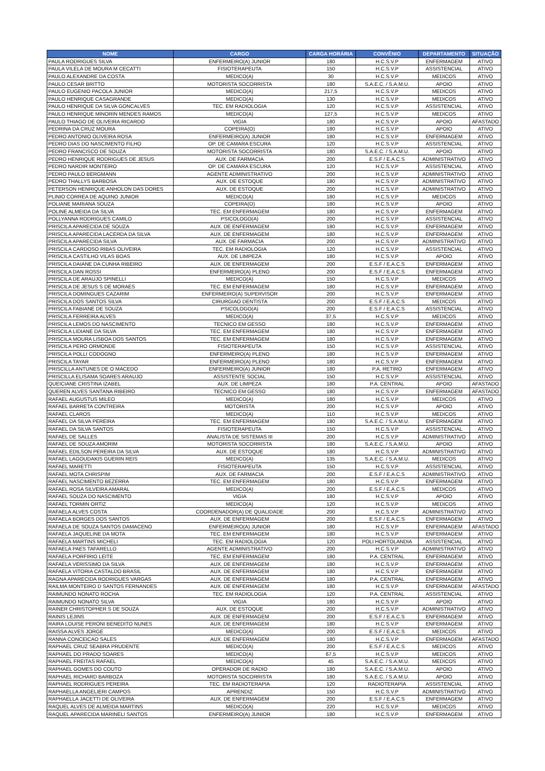| NOME | CARGO | CARGA HORÁRIA | CONVÊNIO | DEPARTAMENTO | SITUAÇÃO |
| --- | --- | --- | --- | --- | --- |
| PAULA RODRIGUES SILVA | ENFERMEIRO(A) JUNIOR | 180 | H.C.S.V.P | ENFERMAGEM | ATIVO |
| PAULA VILELA DE MOURA M CECATTI | FISIOTERAPEUTA | 150 | H.C.S.V.P | ASSISTENCIAL | ATIVO |
| PAULO ALEXANDRE DA COSTA | MEDICO(A) | 30 | H.C.S.V.P | MEDICOS | ATIVO |
| PAULO CESAR BRITTO | MOTORISTA SOCORRISTA | 180 | S.A.E.C. / S.A.M.U. | APOIO | ATIVO |
| PAULO EUGENIO PACOLA JUNIOR | MEDICO(A) | 217,5 | H.C.S.V.P | MEDICOS | ATIVO |
| PAULO HENRIQUE CASAGRANDE | MEDICO(A) | 130 | H.C.S.V.P | MEDICOS | ATIVO |
| PAULO HENRIQUE DA SILVA GONCALVES | TEC. EM RADIOLOGIA | 120 | H.C.S.V.P | ASSISTENCIAL | ATIVO |
| PAULO HENRIQUE MINORIN MENDES RAMOS | MEDICO(A) | 127,5 | H.C.S.V.P | MEDICOS | ATIVO |
| PAULO THIAGO DE OLIVEIRA RICARDO | VIGIA | 180 | H.C.S.V.P | APOIO | AFASTADO |
| PEDRINA DA CRUZ MOURA | COPEIRA(O) | 180 | H.C.S.V.P | APOIO | ATIVO |
| PEDRO ANTONIO OLIVEIRA ROSA | ENFERMEIRO(A) JUNIOR | 180 | H.C.S.V.P | ENFERMAGEM | ATIVO |
| PEDRO DIAS DO NASCIMENTO FILHO | OP. DE CAMARA ESCURA | 120 | H.C.S.V.P | ASSISTENCIAL | ATIVO |
| PEDRO FRANCISCO DE SOUZA | MOTORISTA SOCORRISTA | 180 | S.A.E.C. / S.A.M.U. | APOIO | ATIVO |
| PEDRO HENRIQUE RODRIGUES DE JESUS | AUX. DE FARMACIA | 200 | E.S.F / E.A.C.S | ADMINISTRATIVO | ATIVO |
| PEDRO NARDIR MONTEIRO | OP. DE CAMARA ESCURA | 120 | H.C.S.V.P | ASSISTENCIAL | ATIVO |
| PEDRO PAULO BERGMANN | AGENTE ADMINISTRATIVO | 200 | H.C.S.V.P | ADMINISTRATIVO | ATIVO |
| PEDRO THALLYS BARBOSA | AUX. DE ESTOQUE | 180 | H.C.S.V.P | ADMINISTRATIVO | ATIVO |
| PETERSON HENRIQUE ANHOLON DAS DORES | AUX. DE ESTOQUE | 200 | H.C.S.V.P | ADMINISTRATIVO | ATIVO |
| PLINIO CORREA DE AQUINO JUNIOR | MEDICO(A) | 180 | H.C.S.V.P | MEDICOS | ATIVO |
| POLIANE MARIANA SOUZA | COPEIRA(O) | 180 | H.C.S.V.P | APOIO | ATIVO |
| POLINE ALMEIDA DA SILVA | TEC. EM ENFERMAGEM | 180 | H.C.S.V.P | ENFERMAGEM | ATIVO |
| POLLYANNA RODRIGUES CAMILO | PSICOLOGO(A) | 200 | H.C.S.V.P | ASSISTENCIAL | ATIVO |
| PRISCILA APARECIDA DE SOUZA | AUX. DE ENFERMAGEM | 180 | H.C.S.V.P | ENFERMAGEM | ATIVO |
| PRISCILA APARECIDA LACERDA DA SILVA | AUX. DE ENFERMAGEM | 180 | H.C.S.V.P | ENFERMAGEM | ATIVO |
| PRISCILA APARECIDA SILVA | AUX. DE FARMACIA | 200 | H.C.S.V.P | ADMINISTRATIVO | ATIVO |
| PRISCILA CARDOSO RIBAS OLIVEIRA | TEC. EM RADIOLOGIA | 120 | H.C.S.V.P | ASSISTENCIAL | ATIVO |
| PRISCILA CASTILHO VILAS BOAS | AUX. DE LIMPEZA | 180 | H.C.S.V.P | APOIO | ATIVO |
| PRISCILA DAIANE DA CUNHA RIBEIRO | AUX. DE ENFERMAGEM | 200 | E.S.F / E.A.C.S | ENFERMAGEM | ATIVO |
| PRISCILA DAN ROSSI | ENFERMEIRO(A) PLENO | 200 | E.S.F / E.A.C.S | ENFERMAGEM | ATIVO |
| PRISCILA DE ARAUJO SPINELLI | MEDICO(A) | 150 | H.C.S.V.P | MEDICOS | ATIVO |
| PRISCILA DE JESUS S DE MORAES | TEC. EM ENFERMAGEM | 180 | H.C.S.V.P | ENFERMAGEM | ATIVO |
| PRISCILA DOMINGUES CAZARIM | ENFERMEIRO(A) SUPERVISOR | 200 | H.C.S.V.P | ENFERMAGEM | ATIVO |
| PRISCILA DOS SANTOS SILVA | CIRURGIAO DENTISTA | 200 | E.S.F / E.A.C.S | MEDICOS | ATIVO |
| PRISCILA FABIANE DE SOUZA | PSICOLOGO(A) | 200 | E.S.F / E.A.C.S | ASSISTENCIAL | ATIVO |
| PRISCILA FERREIRA ALVES | MEDICO(A) | 37,5 | H.C.S.V.P | MEDICOS | ATIVO |
| PRISCILA LEMOS DO NASCIMENTO | TECNICO EM GESSO | 180 | H.C.S.V.P | ENFERMAGEM | ATIVO |
| PRISCILA LIDIANE DA SILVA | TEC. EM ENFERMAGEM | 180 | H.C.S.V.P | ENFERMAGEM | ATIVO |
| PRISCILA MOURA LISBOA DOS SANTOS | TEC. EM ENFERMAGEM | 180 | H.C.S.V.P | ENFERMAGEM | ATIVO |
| PRISCILA PERO ORMONDE | FISIOTERAPEUTA | 150 | H.C.S.V.P | ASSISTENCIAL | ATIVO |
| PRISCILA POLLI CODOGNO | ENFERMEIRO(A) PLENO | 180 | H.C.S.V.P | ENFERMAGEM | ATIVO |
| PRISCILA TAYAR | ENFERMEIRO(A) PLENO | 180 | H.C.S.V.P | ENFERMAGEM | ATIVO |
| PRISCILLA ANTUNES DE O MACEDO | ENFERMEIRO(A) JUNIOR | 180 | P.A. RETIRO | ENFERMAGEM | ATIVO |
| PRISCILLA ELISAMA SOARES ARAUJO | ASSISTENTE SOCIAL | 150 | H.C.S.V.P | ASSISTENCIAL | ATIVO |
| QUEICIANE CRISTINA IZABEL | AUX. DE LIMPEZA | 180 | P.A. CENTRAL | APOIO | AFASTADO |
| QUEREN ALVES SANTANA RIBEIRO | TECNICO EM GESSO | 180 | H.C.S.V.P | ENFERMAGEM | AFASTADO |
| RAFAEL AUGUSTUS MILEO | MEDICO(A) | 180 | H.C.S.V.P | MEDICOS | ATIVO |
| RAFAEL BARRETA CONTREIRA | MOTORISTA | 200 | H.C.S.V.P | APOIO | ATIVO |
| RAFAEL CLAROS | MEDICO(A) | 110 | H.C.S.V.P | MEDICOS | ATIVO |
| RAFAEL DA SILVA PEREIRA | TEC. EM ENFERMAGEM | 180 | S.A.E.C. / S.A.M.U. | ENFERMAGEM | ATIVO |
| RAFAEL DA SILVA SANTOS | FISIOTERAPEUTA | 150 | H.C.S.V.P | ASSISTENCIAL | ATIVO |
| RAFAEL DE SALLES | ANALISTA DE SISTEMAS III | 200 | H.C.S.V.P | ADMINISTRATIVO | ATIVO |
| RAFAEL DE SOUZA AMORIM | MOTORISTA SOCORRISTA | 180 | S.A.E.C. / S.A.M.U. | APOIO | ATIVO |
| RAFAEL EDILSON PEREIRA DA SILVA | AUX. DE ESTOQUE | 180 | H.C.S.V.P | ADMINISTRATIVO | ATIVO |
| RAFAEL LAGOUDAKIS GUERIN REIS | MEDICO(A) | 135 | S.A.E.C. / S.A.M.U. | MEDICOS | ATIVO |
| RAFAEL MARETTI | FISIOTERAPEUTA | 150 | H.C.S.V.P | ASSISTENCIAL | ATIVO |
| RAFAEL MOTA CHRISPIM | AUX. DE FARMACIA | 200 | E.S.F / E.A.C.S | ADMINISTRATIVO | ATIVO |
| RAFAEL NASCIMENTO BEZERRA | TEC. EM ENFERMAGEM | 180 | H.C.S.V.P | ENFERMAGEM | ATIVO |
| RAFAEL ROSA SILVEIRA AMARAL | MEDICO(A) | 200 | E.S.F / E.A.C.S | MEDICOS | ATIVO |
| RAFAEL SOUZA DO NASCIMENTO | VIGIA | 180 | H.C.S.V.P | APOIO | ATIVO |
| RAFAEL TORMIN ORTIZ | MEDICO(A) | 120 | H.C.S.V.P | MEDICOS | ATIVO |
| RAFAELA ALVES COSTA | COORDENADOR(A) DE QUALIDADE | 200 | H.C.S.V.P | ADMINISTRATIVO | ATIVO |
| RAFAELA BORGES DOS SANTOS | AUX. DE ENFERMAGEM | 200 | E.S.F / E.A.C.S | ENFERMAGEM | ATIVO |
| RAFAELA DE SOUZA SANTOS DAMACENO | ENFERMEIRO(A) JUNIOR | 180 | H.C.S.V.P | ENFERMAGEM | AFASTADO |
| RAFAELA JAQUELINE DA MOTA | TEC. EM ENFERMAGEM | 180 | H.C.S.V.P | ENFERMAGEM | ATIVO |
| RAFAELA MARTINS MICHELI | TEC. EM RADIOLOGIA | 120 | POLI HORTOLANDIA | ASSISTENCIAL | ATIVO |
| RAFAELA PAES TAFARELLO | AGENTE ADMINISTRATIVO | 200 | H.C.S.V.P | ADMINISTRATIVO | ATIVO |
| RAFAELA PORFIRIO LEITE | TEC. EM ENFERMAGEM | 180 | P.A. CENTRAL | ENFERMAGEM | ATIVO |
| RAFAELA VERISSIMO DA SILVA | AUX. DE ENFERMAGEM | 180 | H.C.S.V.P | ENFERMAGEM | ATIVO |
| RAFAELA VITORIA CASTALDO BRASIL | AUX. DE ENFERMAGEM | 180 | H.C.S.V.P | ENFERMAGEM | ATIVO |
| RAGNA APARECIDA RODRIGUES VARGAS | AUX. DE ENFERMAGEM | 180 | P.A. CENTRAL | ENFERMAGEM | ATIVO |
| RAILMA MONTEIRO D SANTOS FERNANDES | AUX. DE ENFERMAGEM | 180 | H.C.S.V.P | ENFERMAGEM | AFASTADO |
| RAIMUNDO NONATO ROCHA | TEC. EM RADIOLOGIA | 120 | P.A. CENTRAL | ASSISTENCIAL | ATIVO |
| RAIMUNDO NONATO SILVA | VIGIA | 180 | H.C.S.V.P | APOIO | ATIVO |
| RAINER CHRISTOPHER S DE SOUZA | AUX. DE ESTOQUE | 200 | H.C.S.V.P | ADMINISTRATIVO | ATIVO |
| RAINIS LEJINS | AUX. DE ENFERMAGEM | 200 | E.S.F / E.A.C.S | ENFERMAGEM | ATIVO |
| RAIRA LOUISE PERONI BENEDITO NUNES | AUX. DE ENFERMAGEM | 180 | H.C.S.V.P | ENFERMAGEM | ATIVO |
| RAISSA ALVES JORGE | MEDICO(A) | 200 | E.S.F / E.A.C.S | MEDICOS | ATIVO |
| RANNA CONCEICAO SALES | AUX. DE ENFERMAGEM | 180 | H.C.S.V.P | ENFERMAGEM | AFASTADO |
| RAPHAEL CRUZ SEABRA PRUDENTE | MEDICO(A) | 200 | E.S.F / E.A.C.S | MEDICOS | ATIVO |
| RAPHAEL DO PRADO SOARES | MEDICO(A) | 67,5 | H.C.S.V.P | MEDICOS | ATIVO |
| RAPHAEL FREITAS RAFAEL | MEDICO(A) | 45 | S.A.E.C. / S.A.M.U. | MEDICOS | ATIVO |
| RAPHAEL GOMES DO COUTO | OPERADOR DE RADIO | 180 | S.A.E.C. / S.A.M.U. | APOIO | ATIVO |
| RAPHAEL RICHARD BARBOZA | MOTORISTA SOCORRISTA | 180 | S.A.E.C. / S.A.M.U. | APOIO | ATIVO |
| RAPHAEL RODRIGUES PEREIRA | TEC. EM RADIOTERAPIA | 120 | RADIOTERAPIA | ASSISTENCIAL | ATIVO |
| RAPHAELLA ANGELIERI CAMPOS | APRENDIZ | 150 | H.C.S.V.P | ADMINISTRATIVO | ATIVO |
| RAPHAELLA JACETTI DE OLIVEIRA | AUX. DE ENFERMAGEM | 200 | E.S.F / E.A.C.S | ENFERMAGEM | ATIVO |
| RAQUEL ALVES DE ALMEIDA MARTINS | MEDICO(A) | 220 | H.C.S.V.P | MEDICOS | ATIVO |
| RAQUEL APARECIDA MARINELI SANTOS | ENFERMEIRO(A) JUNIOR | 180 | H.C.S.V.P | ENFERMAGEM | ATIVO |